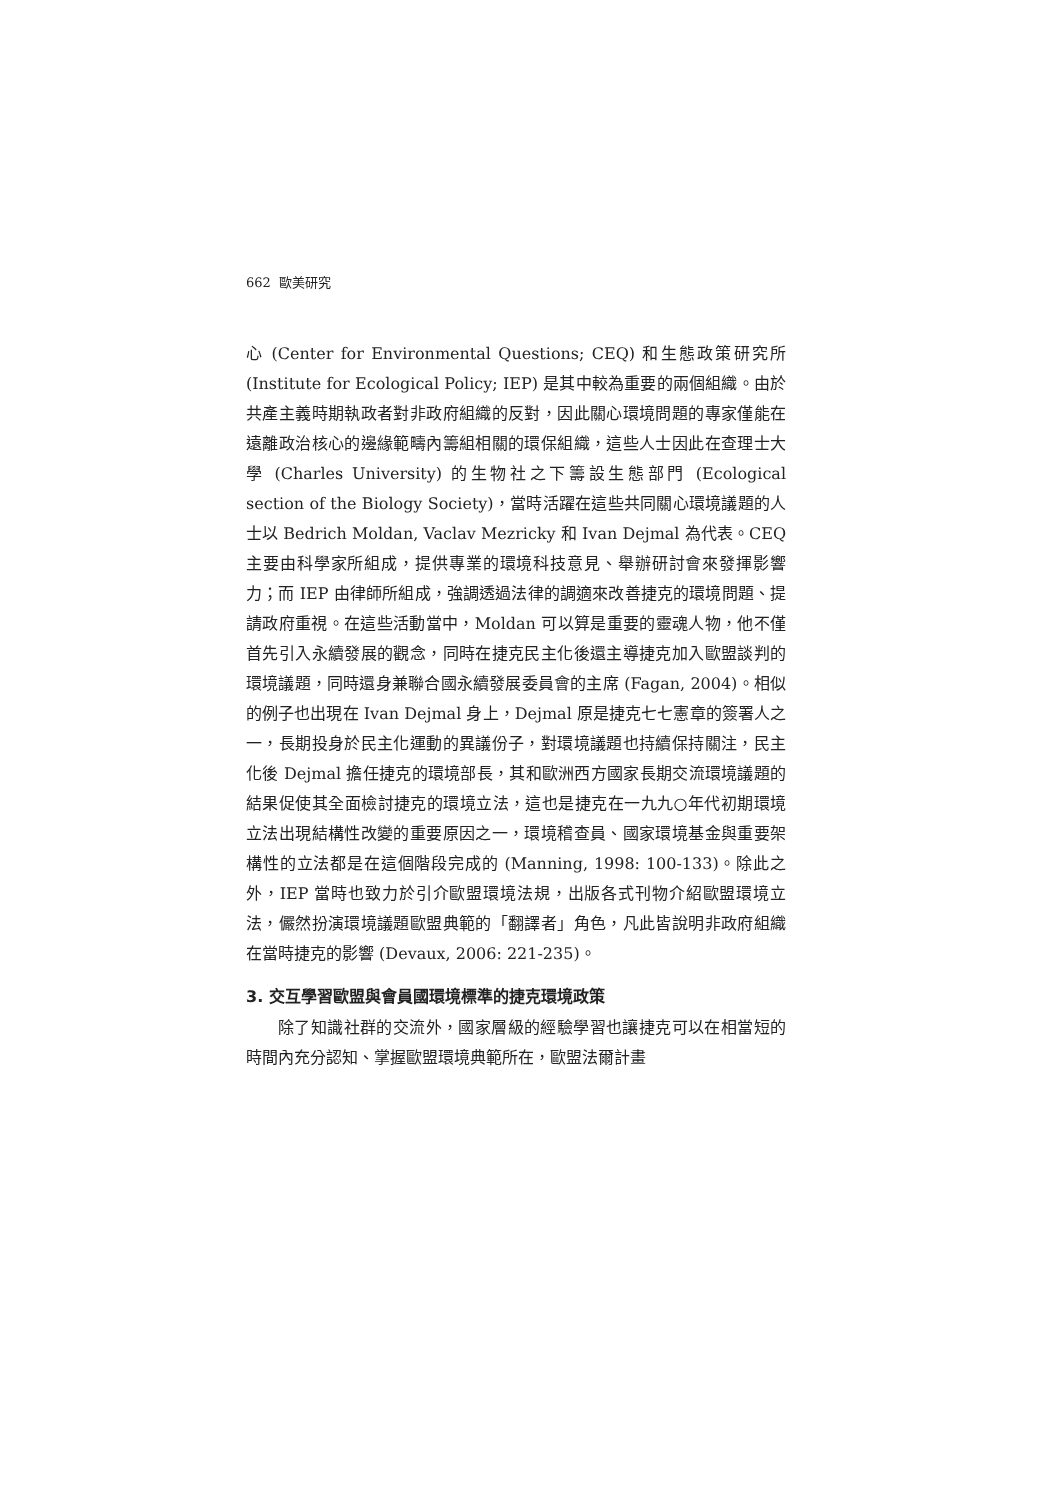662 歐美研究
心 (Center for Environmental Questions; CEQ) 和生態政策研究所 (Institute for Ecological Policy; IEP) 是其中較為重要的兩個組織。由於共產主義時期執政者對非政府組織的反對，因此關心環境問題的專家僅能在遠離政治核心的邊緣範疇內籌組相關的環保組織，這些人士因此在查理士大學 (Charles University) 的生物社之下籌設生態部門 (Ecological section of the Biology Society)，當時活躍在這些共同關心環境議題的人士以 Bedrich Moldan, Vaclav Mezricky 和 Ivan Dejmal 為代表。CEQ 主要由科學家所組成，提供專業的環境科技意見、舉辦研討會來發揮影響力；而 IEP 由律師所組成，強調透過法律的調適來改善捷克的環境問題、提請政府重視。在這些活動當中，Moldan 可以算是重要的靈魂人物，他不僅首先引入永續發展的觀念，同時在捷克民主化後還主導捷克加入歐盟談判的環境議題，同時還身兼聯合國永續發展委員會的主席 (Fagan, 2004)。相似的例子也出現在 Ivan Dejmal 身上，Dejmal 原是捷克七七憲章的簽署人之一，長期投身於民主化運動的異議份子，對環境議題也持續保持關注，民主化後 Dejmal 擔任捷克的環境部長，其和歐洲西方國家長期交流環境議題的結果促使其全面檢討捷克的環境立法，這也是捷克在一九九○年代初期環境立法出現結構性改變的重要原因之一，環境稽查員、國家環境基金與重要架構性的立法都是在這個階段完成的 (Manning, 1998: 100-133)。除此之外，IEP 當時也致力於引介歐盟環境法規，出版各式刊物介紹歐盟環境立法，儼然扮演環境議題歐盟典範的「翻譯者」角色，凡此皆說明非政府組織在當時捷克的影響 (Devaux, 2006: 221-235)。
3. 交互學習歐盟與會員國環境標準的捷克環境政策
除了知識社群的交流外，國家層級的經驗學習也讓捷克可以在相當短的時間內充分認知、掌握歐盟環境典範所在，歐盟法爾計畫